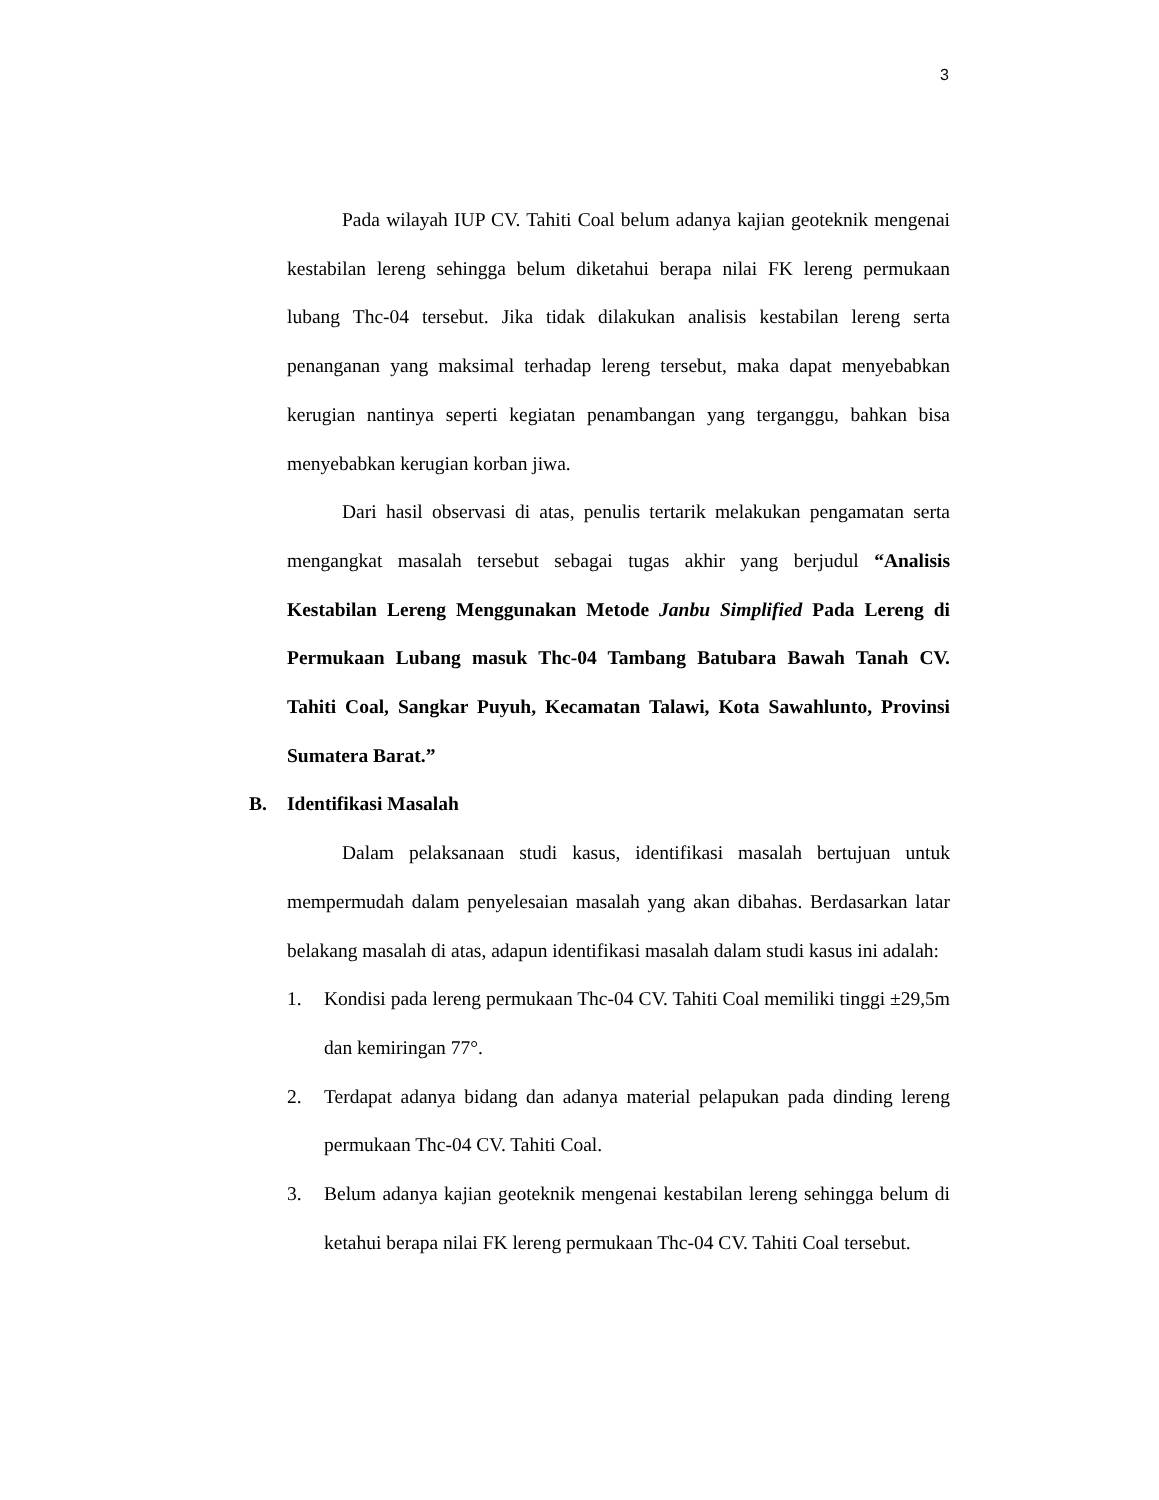3
Pada wilayah IUP CV. Tahiti Coal belum adanya kajian geoteknik mengenai kestabilan lereng sehingga belum diketahui berapa nilai FK lereng permukaan lubang Thc-04 tersebut. Jika tidak dilakukan analisis kestabilan lereng serta penanganan yang maksimal terhadap lereng tersebut, maka dapat menyebabkan kerugian nantinya seperti kegiatan penambangan yang terganggu, bahkan bisa menyebabkan kerugian korban jiwa.
Dari hasil observasi di atas, penulis tertarik melakukan pengamatan serta mengangkat masalah tersebut sebagai tugas akhir yang berjudul “Analisis Kestabilan Lereng Menggunakan Metode Janbu Simplified Pada Lereng di Permukaan Lubang masuk Thc-04 Tambang Batubara Bawah Tanah CV. Tahiti Coal, Sangkar Puyuh, Kecamatan Talawi, Kota Sawahlunto, Provinsi Sumatera Barat.”
B. Identifikasi Masalah
Dalam pelaksanaan studi kasus, identifikasi masalah bertujuan untuk mempermudah dalam penyelesaian masalah yang akan dibahas. Berdasarkan latar belakang masalah di atas, adapun identifikasi masalah dalam studi kasus ini adalah:
1. Kondisi pada lereng permukaan Thc-04 CV. Tahiti Coal memiliki tinggi ±29,5m dan kemiringan 77°.
2. Terdapat adanya bidang dan adanya material pelapukan pada dinding lereng permukaan Thc-04 CV. Tahiti Coal.
3. Belum adanya kajian geoteknik mengenai kestabilan lereng sehingga belum di ketahui berapa nilai FK lereng permukaan Thc-04 CV. Tahiti Coal tersebut.